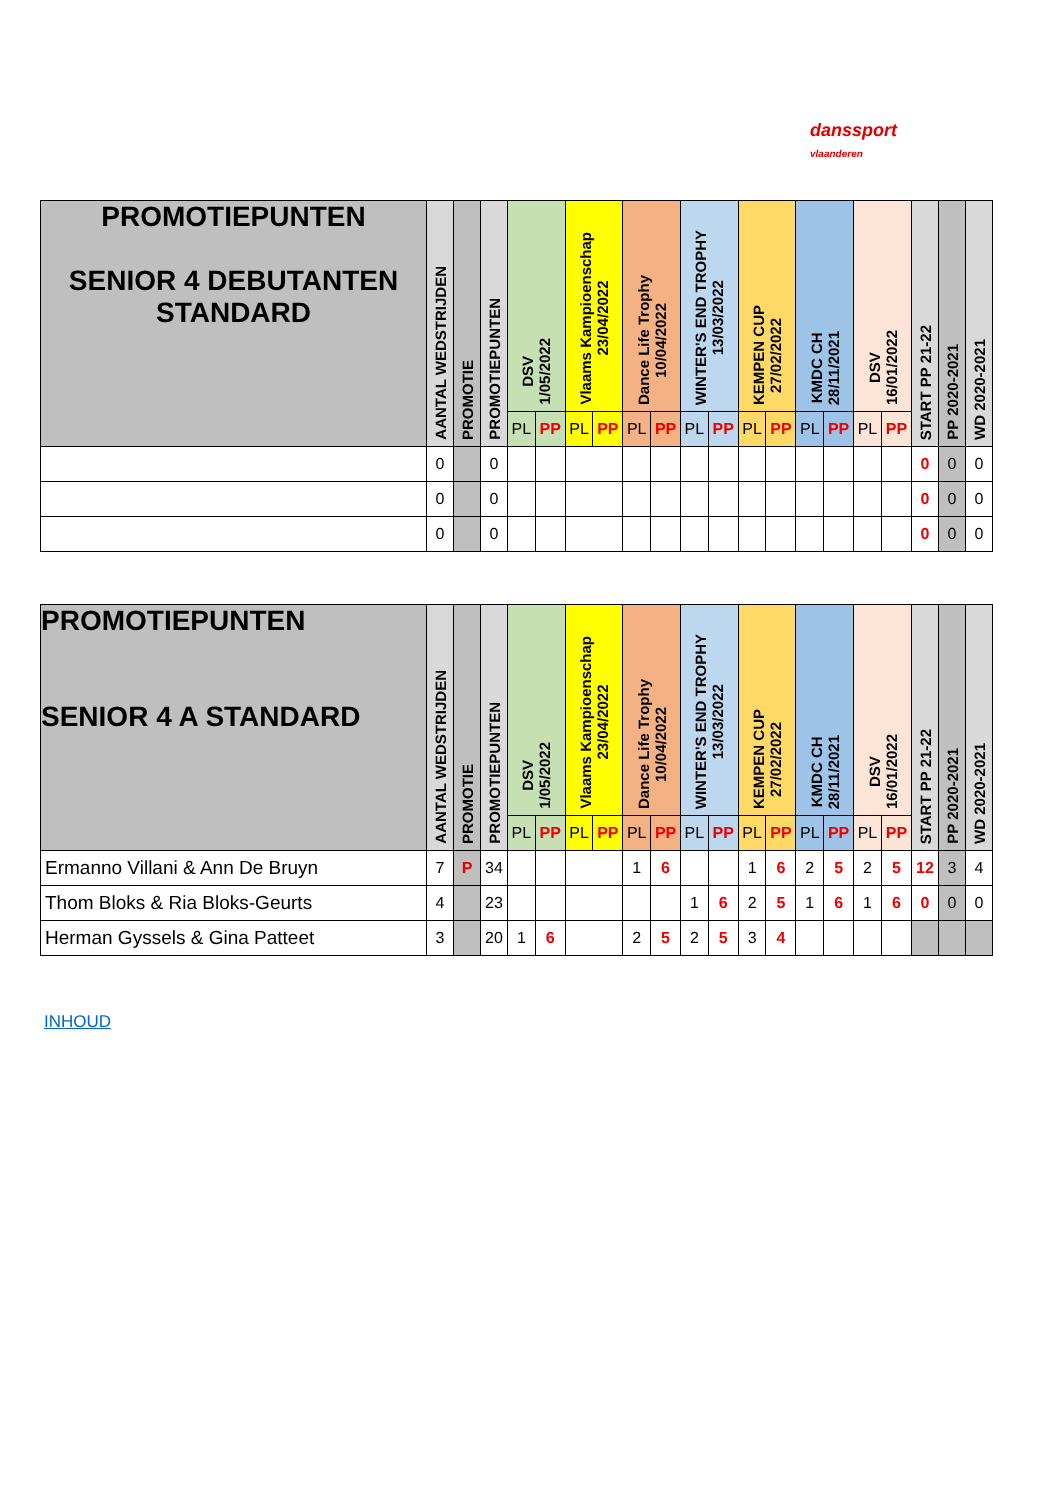danssport
vlaanderen
| PROMOTIEPUNTEN SENIOR 4 DEBUTANTEN STANDARD | AANTAL WEDSTRIJDEN | PROMOTIE | PROMOTIEPUNTEN | DSV 1/05/2022 | | Vlaams Kampioenschap 23/04/2022 | | Dance Life Trophy 10/04/2022 | | WINTER'S END TROPHY 13/03/2022 | | KEMPEN CUP 27/02/2022 | | KMDC CH 28/11/2021 | | DSV 16/01/2022 | | START PP 21-22 | PP 2020-2021 | WD 2020-2021 |
| --- | --- | --- | --- | --- | --- | --- | --- | --- | --- | --- | --- | --- | --- | --- | --- | --- | --- | --- | --- | --- |
| | | | | PL | PP | PL | PP | PL | PP | PL | PP | PL | PP | PL | PP | PL | PP | | | |
| | 0 | | 0 | | | | | | | | | | | | | | | 0 | 0 | 0 |
| | 0 | | 0 | | | | | | | | | | | | | | | 0 | 0 | 0 |
| | 0 | | 0 | | | | | | | | | | | | | | | 0 | 0 | 0 |
| PROMOTIEPUNTEN SENIOR 4 A STANDARD | AANTAL WEDSTRIJDEN | PROMOTIE | PROMOTIEPUNTEN | DSV 1/05/2022 | | Vlaams Kampioenschap 23/04/2022 | | Dance Life Trophy 10/04/2022 | | WINTER'S END TROPHY 13/03/2022 | | KEMPEN CUP 27/02/2022 | | KMDC CH 28/11/2021 | | DSV 16/01/2022 | | START PP 21-22 | PP 2020-2021 | WD 2020-2021 |
| --- | --- | --- | --- | --- | --- | --- | --- | --- | --- | --- | --- | --- | --- | --- | --- | --- | --- | --- | --- | --- |
| | | | | PL | PP | PL | PP | PL | PP | PL | PP | PL | PP | PL | PP | PL | PP | | | |
| Ermanno Villani & Ann De Bruyn | 7 | P | 34 | | | | | 1 | 6 | | | 1 | 6 | 2 | 5 | 2 | 5 | 12 | 3 | 4 |
| Thom Bloks & Ria Bloks-Geurts | 4 | | 23 | | | | | | | 1 | 6 | 2 | 5 | 1 | 6 | 1 | 6 | 0 | 0 | 0 |
| Herman Gyssels & Gina Patteet | 3 | | 20 | 1 | 6 | | | 2 | 5 | 2 | 5 | 3 | 4 | | | | | | | |
INHOUD